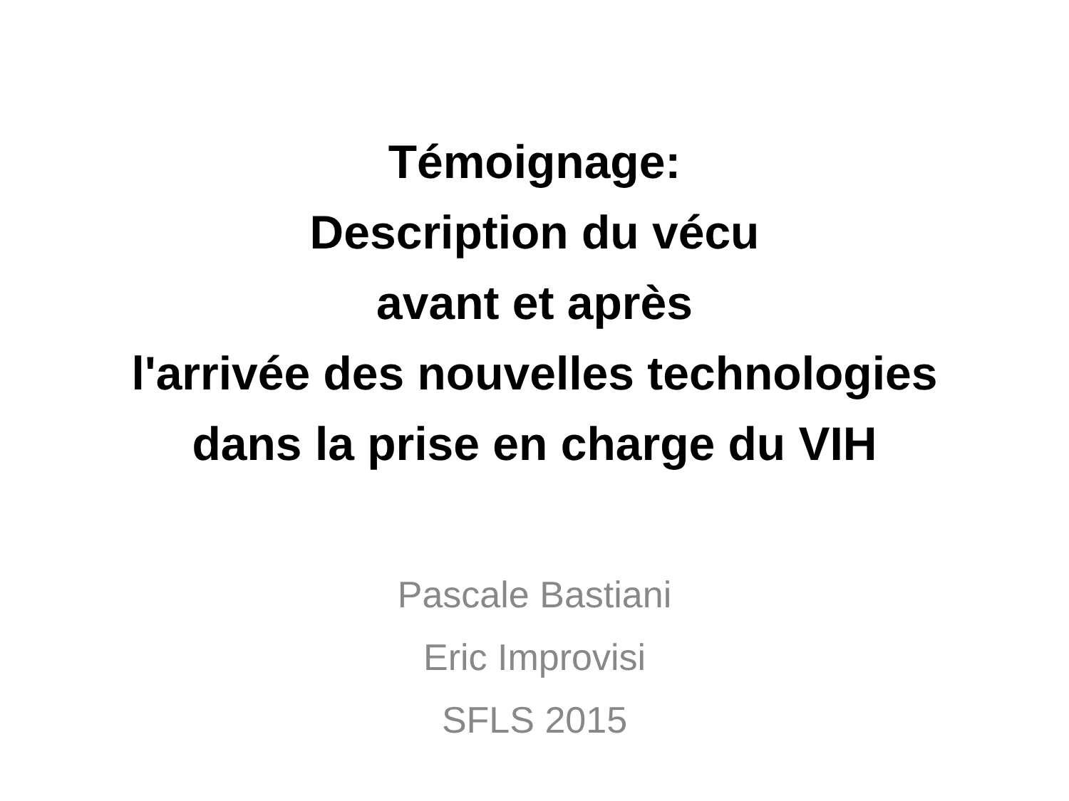Témoignage:
Description du vécu
avant et après
l'arrivée des nouvelles technologies
dans la prise en charge du VIH
Pascale Bastiani
Eric Improvisi
SFLS 2015